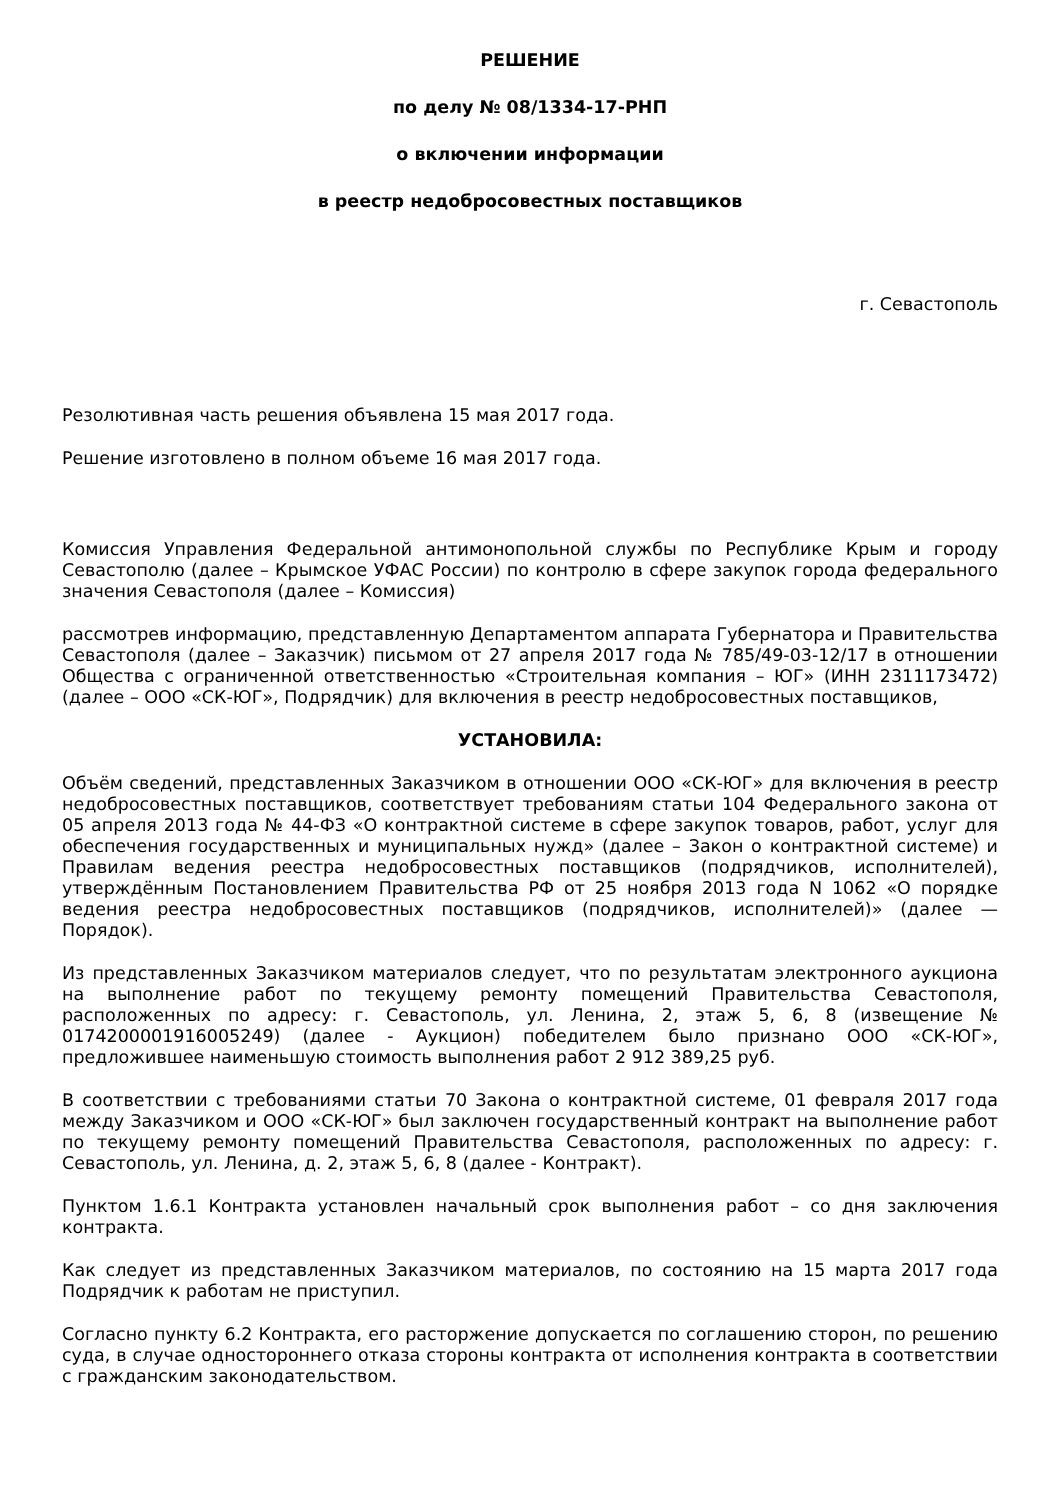РЕШЕНИЕ
по делу № 08/1334-17-РНП
о включении информации
в реестр недобросовестных поставщиков
г. Севастополь
Резолютивная часть решения объявлена 15 мая 2017 года.
Решение изготовлено в полном объеме 16 мая 2017 года.
Комиссия Управления Федеральной антимонопольной службы по Республике Крым и городу Севастополю (далее – Крымское УФАС России) по контролю в сфере закупок города федерального значения Севастополя (далее – Комиссия)
рассмотрев информацию, представленную Департаментом аппарата Губернатора и Правительства Севастополя (далее – Заказчик) письмом от 27 апреля 2017 года № 785/49-03-12/17 в отношении Общества с ограниченной ответственностью «Строительная компания – ЮГ» (ИНН 2311173472) (далее – ООО «СК-ЮГ», Подрядчик) для включения в реестр недобросовестных поставщиков,
УСТАНОВИЛА:
Объём сведений, представленных Заказчиком в отношении ООО «СК-ЮГ» для включения в реестр недобросовестных поставщиков, соответствует требованиям статьи 104 Федерального закона от 05 апреля 2013 года № 44-ФЗ «О контрактной системе в сфере закупок товаров, работ, услуг для обеспечения государственных и муниципальных нужд» (далее – Закон о контрактной системе) и Правилам ведения реестра недобросовестных поставщиков (подрядчиков, исполнителей), утверждённым Постановлением Правительства РФ от 25 ноября 2013 года N 1062 «О порядке ведения реестра недобросовестных поставщиков (подрядчиков, исполнителей)» (далее — Порядок).
Из представленных Заказчиком материалов следует, что по результатам электронного аукциона на выполнение работ по текущему ремонту помещений Правительства Севастополя, расположенных по адресу: г. Севастополь, ул. Ленина, 2, этаж 5, 6, 8 (извещение № 0174200001916005249) (далее - Аукцион) победителем было признано ООО «СК-ЮГ», предложившее наименьшую стоимость выполнения работ 2 912 389,25 руб.
В соответствии с требованиями статьи 70 Закона о контрактной системе, 01 февраля 2017 года между Заказчиком и ООО «СК-ЮГ» был заключен государственный контракт на выполнение работ по текущему ремонту помещений Правительства Севастополя, расположенных по адресу: г. Севастополь, ул. Ленина, д. 2, этаж 5, 6, 8 (далее - Контракт).
Пунктом 1.6.1 Контракта установлен начальный срок выполнения работ – со дня заключения контракта.
Как следует из представленных Заказчиком материалов, по состоянию на 15 марта 2017 года Подрядчик к работам не приступил.
Согласно пункту 6.2 Контракта, его расторжение допускается по соглашению сторон, по решению суда, в случае одностороннего отказа стороны контракта от исполнения контракта в соответствии с гражданским законодательством.